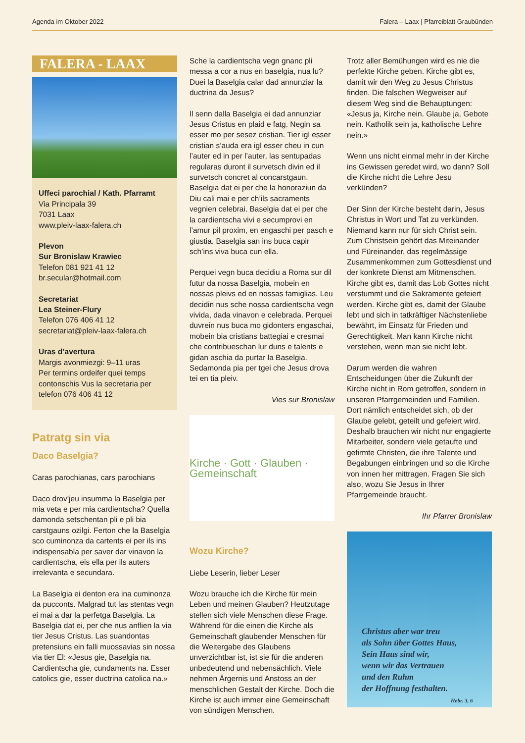Agenda im Oktober 2022 Falera – Laax | Pfarreiblatt Graubünden
FALERA - LAAX
Uffeci parochial / Kath. Pfarramt
Via Principala 39
7031 Laax
www.pleiv-laax-falera.ch
Plevon
Sur Bronislaw Krawiec
Telefon 081 921 41 12
br.secular@hotmail.com
Secretariat
Lea Steiner-Flury
Telefon 076 406 41 12
secretariat@pleiv-laax-falera.ch
Uras d’avertura
Margis avonmiezgi: 9–11 uras
Per termins ordeifer quei temps contonschis Vus la secretaria per telefon 076 406 41 12
Patratg sin via
Daco Baselgia?
Caras parochianas, cars parochians
Daco drov’jeu insumma la Baselgia per mia veta e per mia cardientscha? Quella damonda setschentan pli e pli bia carstgauns ozilgi. Ferton che la Baselgia sco cuminonza da cartents ei per ils ins indispensabla per saver dar vinavon la cardientscha, eis ella per ils auters irrelevanta e secundara.
La Baselgia ei denton era ina cuminonza da pucconts. Malgrad tut las stentas vegn ei mai a dar la perfetga Baselgia. La Baselgia dat ei, per che nus anflien la via tier Jesus Cristus. Las suandontas pretensiuns ein falli muossavias sin nossa via tier El: «Jesus gie, Baselgia na. Cardientscha gie, cundaments na. Esser catolics gie, esser ductrina catolica na.»
Sche la cardientscha vegn gnanc pli messa a cor a nus en baselgia, nua lu? Duei la Baselgia calar dad annunziar la ductrina da Jesus?
Il senn dalla Baselgia ei dad annunziar Jesus Cristus en plaid e fatg. Negin sa esser mo per sesez cristian. Tier igl esser cristian s’auda era igl esser cheu in cun l’auter ed in per l’auter, las sentupadas regularas duront il survetsch divin ed il survetsch concret al concarstgaun. Baselgia dat ei per che la honoraziun da Diu cali mai e per ch’ils sacraments vegnien celebrai. Baselgia dat ei per che la cardientscha vivi e secumprovi en l’amur pil proxim, en engaschi per pasch e giustia. Baselgia san ins buca capir sch’ins viva buca cun ella.
Perquei vegn buca decidiu a Roma sur dil futur da nossa Baselgia, mobein en nossas pleivs ed en nossas famiglias. Leu decidin nus sche nossa cardientscha vegn vivida, dada vinavon e celebrada. Perquei duvrein nus buca mo gidonters engaschai, mobein bia cristians battegiai e cresmai che contribueschan lur duns e talents e gidan aschia da purtar la Baselgia. Sedamonda pia per tgei che Jesus drova tei en tia pleiv.
Vies sur Bronislaw
Kirche · Gott · Glauben · Gemeinschaft
Wozu Kirche?
Liebe Leserin, lieber Leser
Wozu brauche ich die Kirche für mein Leben und meinen Glauben? Heutzutage stellen sich viele Menschen diese Frage. Während für die einen die Kirche als Gemeinschaft glaubender Menschen für die Weitergabe des Glaubens unverzichtbar ist, ist sie für die anderen unbedeutend und nebensächlich. Viele nehmen Ärgernis und Anstoss an der menschlichen Gestalt der Kirche. Doch die Kirche ist auch immer eine Gemeinschaft von sündigen Menschen.
Trotz aller Bemühungen wird es nie die perfekte Kirche geben. Kirche gibt es, damit wir den Weg zu Jesus Christus finden. Die falschen Wegweiser auf diesem Weg sind die Behauptungen: «Jesus ja, Kirche nein. Glaube ja, Gebote nein. Katholik sein ja, katholische Lehre nein.»
Wenn uns nicht einmal mehr in der Kirche ins Gewissen geredet wird, wo dann? Soll die Kirche nicht die Lehre Jesu verkünden?
Der Sinn der Kirche besteht darin, Jesus Christus in Wort und Tat zu verkünden. Niemand kann nur für sich Christ sein. Zum Christsein gehört das Miteinander und Füreinander, das regelmässige Zusammenkommen zum Gottesdienst und der konkrete Dienst am Mitmenschen. Kirche gibt es, damit das Lob Gottes nicht verstummt und die Sakramente gefeiert werden. Kirche gibt es, damit der Glaube lebt und sich in tatkräftiger Nächstenliebe bewährt, im Einsatz für Frieden und Gerechtigkeit. Man kann Kirche nicht verstehen, wenn man sie nicht lebt.
Darum werden die wahren Entscheidungen über die Zukunft der Kirche nicht in Rom getroffen, sondern in unseren Pfarrgemeinden und Familien. Dort nämlich entscheidet sich, ob der Glaube gelebt, geteilt und gefeiert wird. Deshalb brauchen wir nicht nur engagierte Mitarbeiter, sondern viele getaufte und gefirmte Christen, die ihre Talente und Begabungen einbringen und so die Kirche von innen her mittragen. Fragen Sie sich also, wozu Sie Jesus in Ihrer Pfarrgemeinde braucht.
Ihr Pfarrer Bronislaw
Christus aber war treu
als Sohn über Gottes Haus,
Sein Haus sind wir,
wenn wir das Vertrauen
und den Ruhm
der Hoffnung festhalten.
Hebr. 3, 6